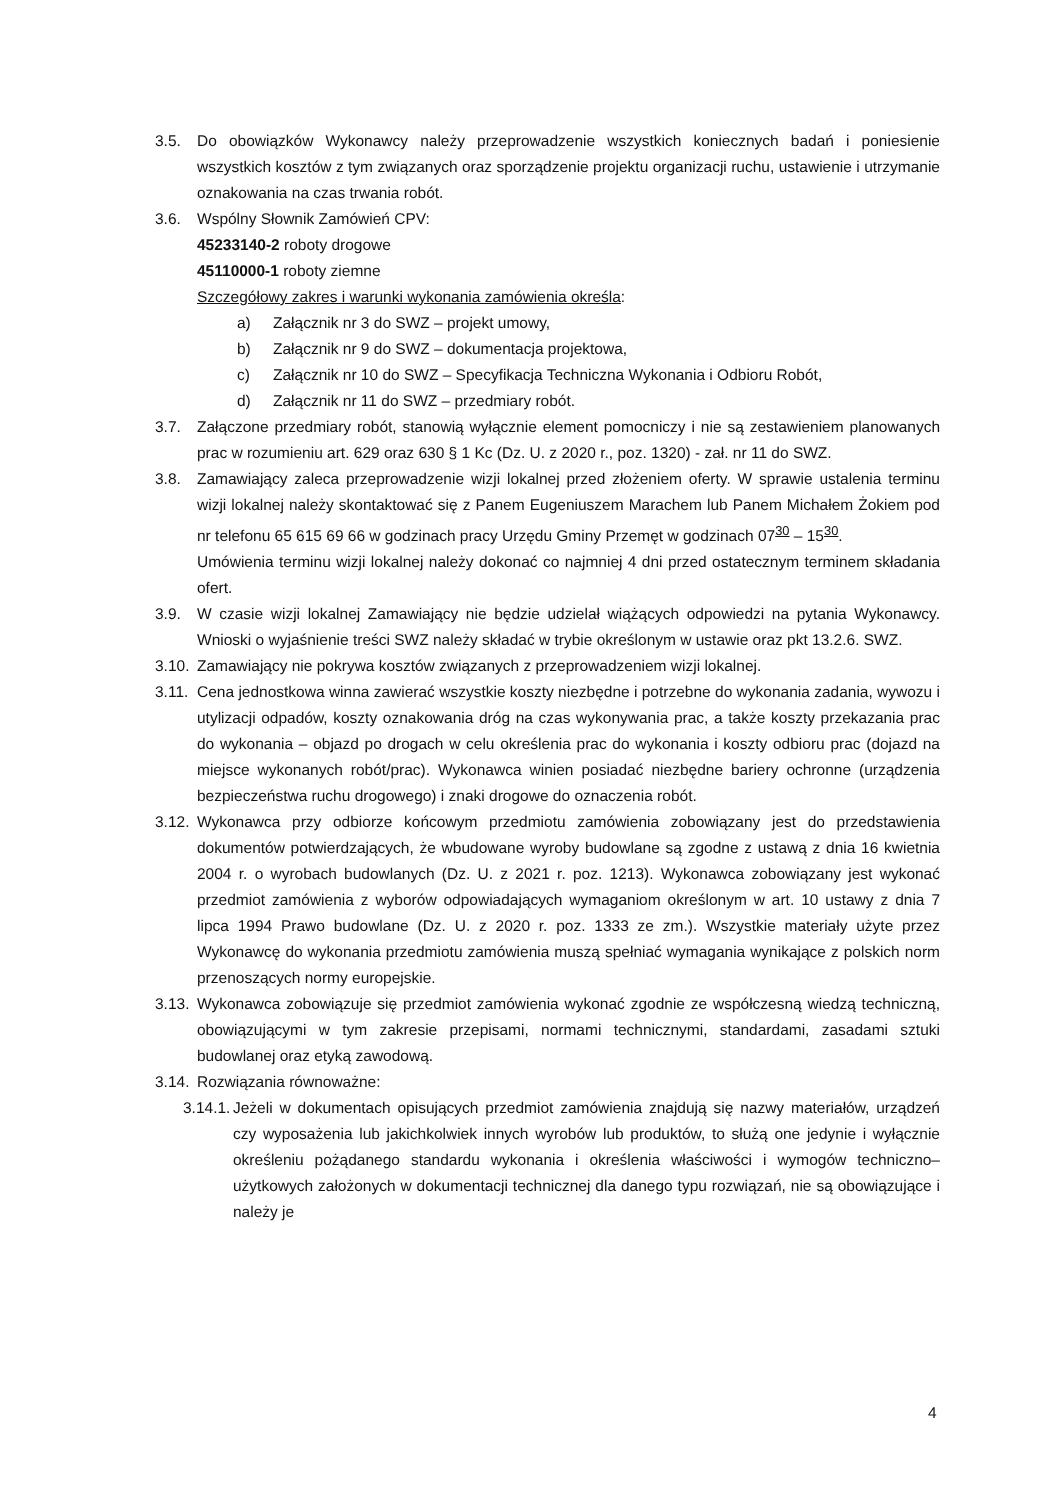3.5. Do obowiązków Wykonawcy należy przeprowadzenie wszystkich koniecznych badań i poniesienie wszystkich kosztów z tym związanych oraz sporządzenie projektu organizacji ruchu, ustawienie i utrzymanie oznakowania na czas trwania robót.
3.6. Wspólny Słownik Zamówień CPV:
45233140-2 roboty drogowe
45110000-1 roboty ziemne
Szczegółowy zakres i warunki wykonania zamówienia określa:
a) Załącznik nr 3 do SWZ – projekt umowy,
b) Załącznik nr 9 do SWZ – dokumentacja projektowa,
c) Załącznik nr 10 do SWZ – Specyfikacja Techniczna Wykonania i Odbioru Robót,
d) Załącznik nr 11 do SWZ – przedmiary robót.
3.7. Załączone przedmiary robót, stanowią wyłącznie element pomocniczy i nie są zestawieniem planowanych prac w rozumieniu art. 629 oraz 630 § 1 Kc (Dz. U. z 2020 r., poz. 1320) - zał. nr 11 do SWZ.
3.8. Zamawiający zaleca przeprowadzenie wizji lokalnej przed złożeniem oferty. W sprawie ustalenia terminu wizji lokalnej należy skontaktować się z Panem Eugeniuszem Marachem lub Panem Michałem Żokiem pod nr telefonu 65 615 69 66 w godzinach pracy Urzędu Gminy Przemęt w godzinach 07<sup>30</sup> – 15<sup>30</sup>.
Umówienia terminu wizji lokalnej należy dokonać co najmniej 4 dni przed ostatecznym terminem składania ofert.
3.9. W czasie wizji lokalnej Zamawiający nie będzie udzielał wiążących odpowiedzi na pytania Wykonawcy. Wnioski o wyjaśnienie treści SWZ należy składać w trybie określonym w ustawie oraz pkt 13.2.6. SWZ.
3.10. Zamawiający nie pokrywa kosztów związanych z przeprowadzeniem wizji lokalnej.
3.11. Cena jednostkowa winna zawierać wszystkie koszty niezbędne i potrzebne do wykonania zadania, wywozu i utylizacji odpadów, koszty oznakowania dróg na czas wykonywania prac, a także koszty przekazania prac do wykonania – objazd po drogach w celu określenia prac do wykonania i koszty odbioru prac (dojazd na miejsce wykonanych robót/prac). Wykonawca winien posiadać niezbędne bariery ochronne (urządzenia bezpieczeństwa ruchu drogowego) i znaki drogowe do oznaczenia robót.
3.12. Wykonawca przy odbiorze końcowym przedmiotu zamówienia zobowiązany jest do przedstawienia dokumentów potwierdzających, że wbudowane wyroby budowlane są zgodne z ustawą z dnia 16 kwietnia 2004 r. o wyrobach budowlanych (Dz. U. z 2021 r. poz. 1213). Wykonawca zobowiązany jest wykonać przedmiot zamówienia z wyborów odpowiadających wymaganiom określonym w art. 10 ustawy z dnia 7 lipca 1994 Prawo budowlane (Dz. U. z 2020 r. poz. 1333 ze zm.). Wszystkie materiały użyte przez Wykonawcę do wykonania przedmiotu zamówienia muszą spełniać wymagania wynikające z polskich norm przenoszących normy europejskie.
3.13. Wykonawca zobowiązuje się przedmiot zamówienia wykonać zgodnie ze współczesną wiedzą techniczną, obowiązującymi w tym zakresie przepisami, normami technicznymi, standardami, zasadami sztuki budowlanej oraz etyką zawodową.
3.14. Rozwiązania równoważne:
3.14.1. Jeżeli w dokumentach opisujących przedmiot zamówienia znajdują się nazwy materiałów, urządzeń czy wyposażenia lub jakichkolwiek innych wyrobów lub produktów, to służą one jedynie i wyłącznie określeniu pożądanego standardu wykonania i określenia właściwości i wymogów techniczno–użytkowych założonych w dokumentacji technicznej dla danego typu rozwiązań, nie są obowiązujące i należy je
4